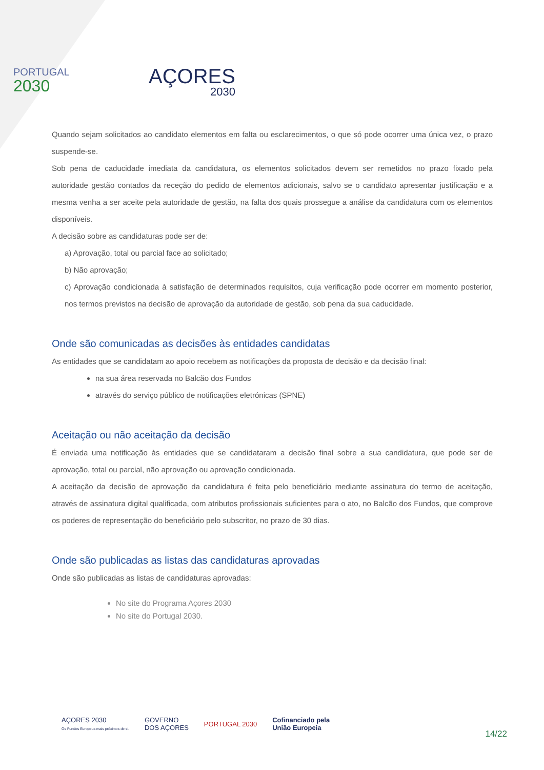PORTUGAL
2030
AÇORES
2030
Quando sejam solicitados ao candidato elementos em falta ou esclarecimentos, o que só pode ocorrer uma única vez, o prazo suspende-se.
Sob pena de caducidade imediata da candidatura, os elementos solicitados devem ser remetidos no prazo fixado pela autoridade gestão contados da receção do pedido de elementos adicionais, salvo se o candidato apresentar justificação e a mesma venha a ser aceite pela autoridade de gestão, na falta dos quais prossegue a análise da candidatura com os elementos disponíveis.
A decisão sobre as candidaturas pode ser de:
a) Aprovação, total ou parcial face ao solicitado;
b) Não aprovação;
c) Aprovação condicionada à satisfação de determinados requisitos, cuja verificação pode ocorrer em momento posterior, nos termos previstos na decisão de aprovação da autoridade de gestão, sob pena da sua caducidade.
Onde são comunicadas as decisões às entidades candidatas
As entidades que se candidatam ao apoio recebem as notificações da proposta de decisão e da decisão final:
na sua área reservada no Balcão dos Fundos
através do serviço público de notificações eletrónicas (SPNE)
Aceitação ou não aceitação da decisão
É enviada uma notificação às entidades que se candidataram a decisão final sobre a sua candidatura, que pode ser de aprovação, total ou parcial, não aprovação ou aprovação condicionada.
A aceitação da decisão de aprovação da candidatura é feita pelo beneficiário mediante assinatura do termo de aceitação, através de assinatura digital qualificada, com atributos profissionais suficientes para o ato, no Balcão dos Fundos, que comprove os poderes de representação do beneficiário pelo subscritor, no prazo de 30 dias.
Onde são publicadas as listas das candidaturas aprovadas
Onde são publicadas as listas de candidaturas aprovadas:
No site do Programa Açores 2030
No site do Portugal 2030.
AÇORES 2030
Os Fundos Europeus mais próximos de si.
GOVERNO
DOS AÇORES
PORTUGAL 2030
Cofinanciado pela
União Europeia
14/22